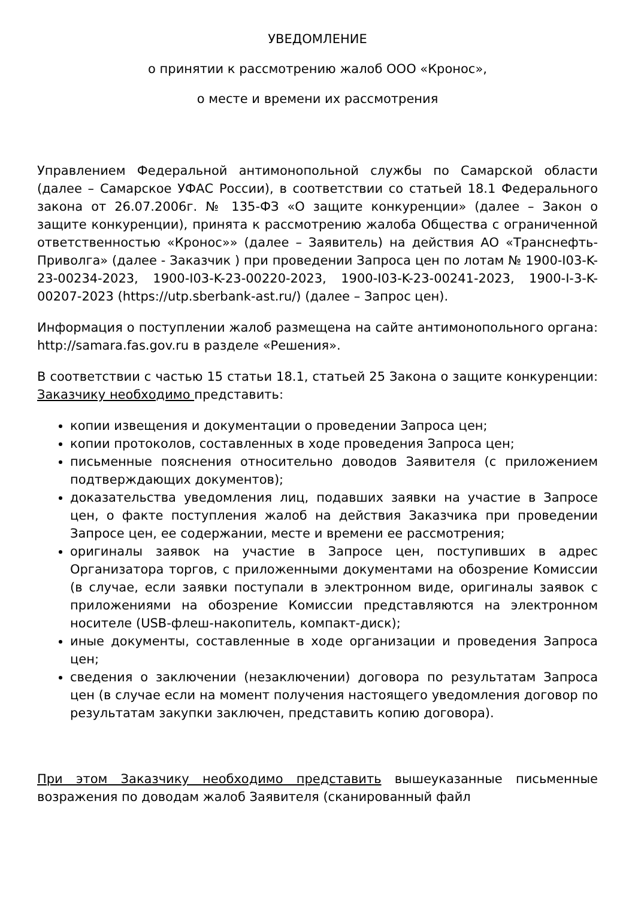УВЕДОМЛЕНИЕ
о принятии к рассмотрению жалоб ООО «Кронос»,
о месте и времени их рассмотрения
Управлением Федеральной антимонопольной службы по Самарской области (далее – Самарское УФАС России), в соответствии со статьей 18.1 Федерального закона от 26.07.2006г. № 135-ФЗ «О защите конкуренции» (далее – Закон о защите конкуренции), принята к рассмотрению жалоба Общества с ограниченной ответственностью «Кронос»» (далее – Заявитель) на действия АО «Транснефть-Приволга» (далее - Заказчик ) при проведении Запроса цен по лотам № 1900-I03-K-23-00234-2023, 1900-I03-K-23-00220-2023, 1900-I03-K-23-00241-2023, 1900-I-3-K-00207-2023 (https://utp.sberbank-ast.ru/) (далее – Запрос цен).
Информация о поступлении жалоб размещена на сайте антимонопольного органа: http://samara.fas.gov.ru в разделе «Решения».
В соответствии с частью 15 статьи 18.1, статьей 25 Закона о защите конкуренции: Заказчику необходимо представить:
копии извещения и документации о проведении Запроса цен;
копии протоколов, составленных в ходе проведения Запроса цен;
письменные пояснения относительно доводов Заявителя (с приложением подтверждающих документов);
доказательства уведомления лиц, подавших заявки на участие в Запросе цен, о факте поступления жалоб на действия Заказчика при проведении Запросе цен, ее содержании, месте и времени ее рассмотрения;
оригиналы заявок на участие в Запросе цен, поступивших в адрес Организатора торгов, с приложенными документами на обозрение Комиссии (в случае, если заявки поступали в электронном виде, оригиналы заявок с приложениями на обозрение Комиссии представляются на электронном носителе (USB-флеш-накопитель, компакт-диск);
иные документы, составленные в ходе организации и проведения Запроса цен;
сведения о заключении (незаключении) договора по результатам Запроса цен (в случае если на момент получения настоящего уведомления договор по результатам закупки заключен, представить копию договора).
При этом Заказчику необходимо представить вышеуказанные письменные возражения по доводам жалоб Заявителя (сканированный файл